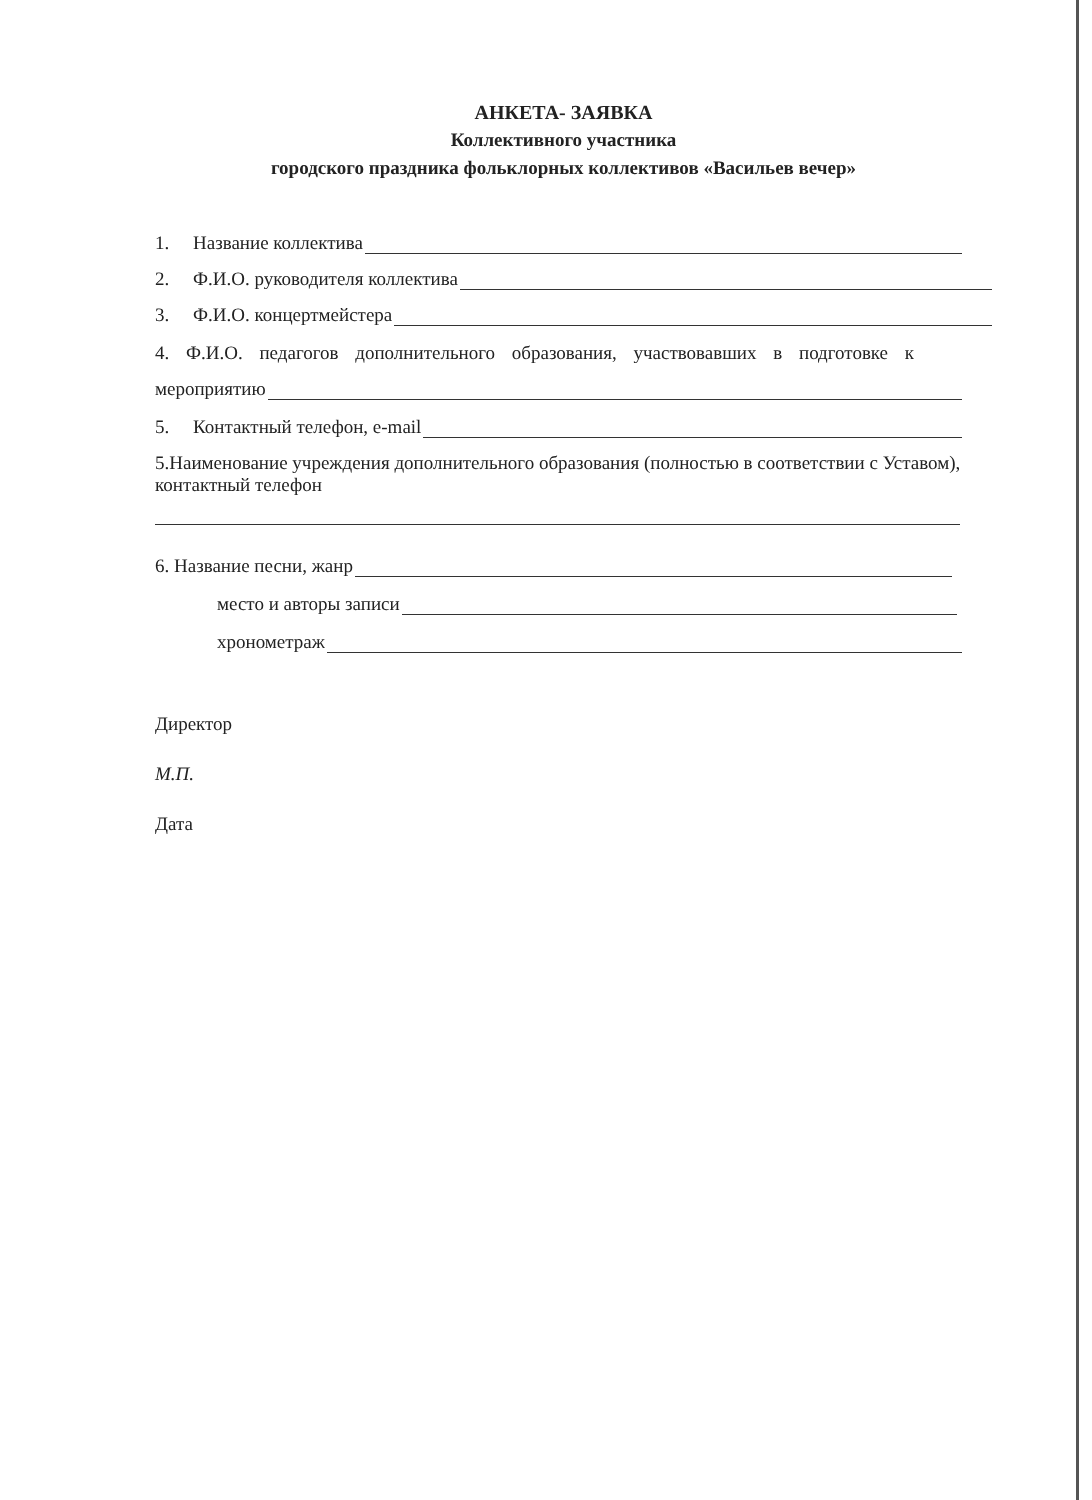АНКЕТА- ЗАЯВКА
Коллективного участника
городского праздника фольклорных коллективов «Васильев вечер»
1. Название коллектива
2. Ф.И.О. руководителя коллектива
3. Ф.И.О. концертмейстера
4. Ф.И.О. педагогов дополнительного образования, участвовавших в подготовке к
мероприятию
5. Контактный телефон, e-mail
5.Наименование учреждения дополнительного образования (полностью в соответствии с Уставом), контактный телефон
6. Название песни, жанр
место и авторы записи
хронометраж
Директор
М.П.
Дата